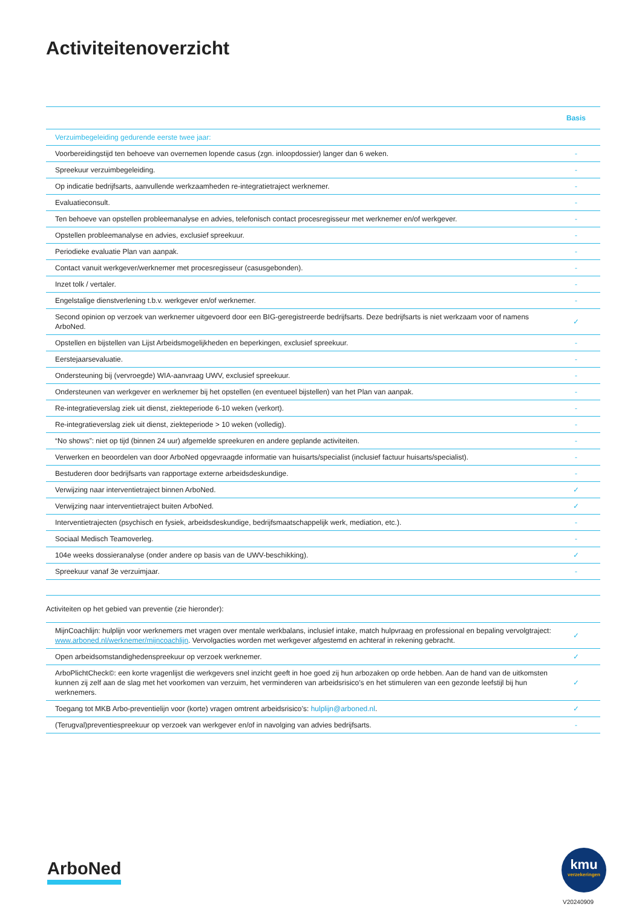Activiteitenoverzicht
| | Basis |
| --- | --- |
| Verzuimbegeleiding gedurende eerste twee jaar: | |
| Voorbereidingstijd ten behoeve van overnemen lopende casus (zgn. inloopdossier) langer dan 6 weken. | - |
| Spreekuur verzuimbegeleiding. | - |
| Op indicatie bedrijfsarts, aanvullende werkzaamheden re-integratietraject werknemer. | - |
| Evaluatieconsult. | - |
| Ten behoeve van opstellen probleemanalyse en advies, telefonisch contact procesregisseur met werknemer en/of werkgever. | - |
| Opstellen probleemanalyse en advies, exclusief spreekuur. | - |
| Periodieke evaluatie Plan van aanpak. | - |
| Contact vanuit werkgever/werknemer met procesregisseur (casusgebonden). | - |
| Inzet tolk / vertaler. | - |
| Engelstalige dienstverlening t.b.v. werkgever en/of werknemer. | - |
| Second opinion op verzoek van werknemer uitgevoerd door een BIG-geregistreerde bedrijfsarts. Deze bedrijfsarts is niet werkzaam voor of namens ArboNed. | ✓ |
| Opstellen en bijstellen van Lijst Arbeidsmogelijkheden en beperkingen, exclusief spreekuur. | - |
| Eerstejaarsevaluatie. | - |
| Ondersteuning bij (vervroegde) WIA-aanvraag UWV, exclusief spreekuur. | - |
| Ondersteunen van werkgever en werknemer bij het opstellen (en eventueel bijstellen) van het Plan van aanpak. | - |
| Re-integratieverslag ziek uit dienst, ziekteperiode 6-10 weken (verkort). | - |
| Re-integratieverslag ziek uit dienst, ziekteperiode > 10 weken (volledig). | - |
| “No shows”: niet op tijd (binnen 24 uur) afgemelde spreekuren en andere geplande activiteiten. | - |
| Verwerken en beoordelen van door ArboNed opgevraagde informatie van huisarts/specialist (inclusief factuur huisarts/specialist). | - |
| Bestuderen door bedrijfsarts van rapportage externe arbeidsdeskundige. | - |
| Verwijzing naar interventietraject binnen ArboNed. | ✓ |
| Verwijzing naar interventietraject buiten ArboNed. | ✓ |
| Interventietrajecten (psychisch en fysiek, arbeidsdeskundige, bedrijfsmaatschappelijk werk, mediation, etc.). | - |
| Sociaal Medisch Teamoverleg. | - |
| 104e weeks dossieranalyse (onder andere op basis van de UWV-beschikking). | ✓ |
| Spreekuur vanaf 3e verzuimjaar. | - |
Activiteiten op het gebied van preventie (zie hieronder):
| MijnCoachlijn: hulplijn voor werknemers met vragen over mentale werkbalans, inclusief intake, match hulpvraag en professional en bepaling vervolgtraject: www.arboned.nl/werknemer/mijncoachlijn . Vervolgacties worden met werkgever afgestemd en achteraf in rekening gebracht. | ✓ |
| Open arbeidsomstandighedenspreekuur op verzoek werknemer. | ✓ |
| ArboPlichtCheck©: een korte vragenlijst die werkgevers snel inzicht geeft in hoe goed zij hun arbozaken op orde hebben. Aan de hand van de uitkomsten kunnen zij zelf aan de slag met het voorkomen van verzuim, het verminderen van arbeidsrisico’s en het stimuleren van een gezonde leefstijl bij hun werknemers. | ✓ |
| Toegang tot MKB Arbo-preventielijn voor (korte) vragen omtrent arbeidsrisico’s: hulplijn@arboned.nl . | ✓ |
| (Terugval)preventiespreekuur op verzoek van werkgever en/of in navolging van advies bedrijfsarts. | - |
ArboNed
kmu
verzekeringen
V20240909